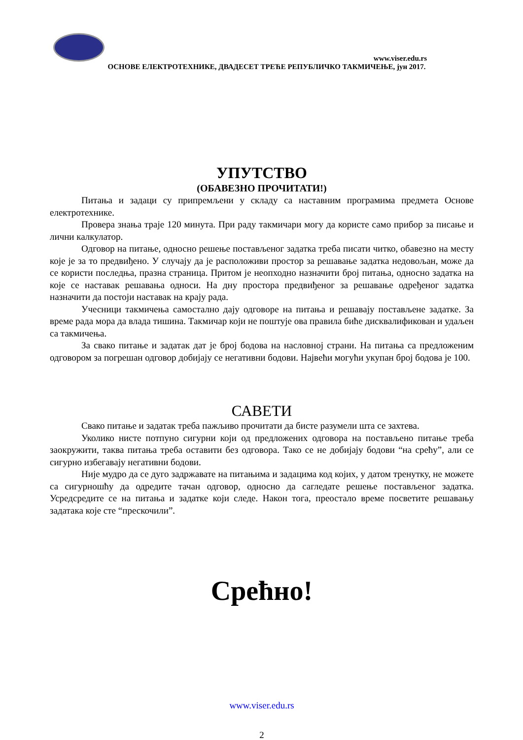www.viser.edu.rs
ОСНОВЕ ЕЛЕКТРОТЕХНИКЕ, ДВАДЕСЕТ ТРЕЋЕ РЕПУБЛИЧКО ТАКМИЧЕЊЕ, јун 2017.
УПУТСТВО
(ОБАВЕЗНО ПРОЧИТАТИ!)
Питања и задаци су припремљени у складу са наставним програмима предмета Основе електротехнике.
Провера знања траје 120 минута. При раду такмичари могу да користе само прибор за писање и лични калкулатор.
Одговор на питање, односно решење постављеног задатка треба писати читко, обавезно на месту које је за то предвиђено. У случају да је расположиви простор за решавање задатка недовољан, може да се користи последња, празна страница. Притом је неопходно назначити број питања, односно задатка на које се наставак решавања односи. На дну простора предвиђеног за решавање одређеног задатка назначити да постоји наставак на крају рада.
Учесници такмичења самостално дају одговоре на питања и решавају постављене задатке. За време рада мора да влада тишина. Такмичар који не поштује ова правила биће дисквалификован и удаљен са такмичења.
За свако питање и задатак дат је број бодова на насловној страни. На питања са предложеним одговором за погрешан одговор добијају се негативни бодови. Највећи могући укупан број бодова је 100.
САВЕТИ
Свако питање и задатак треба пажљиво прочитати да бисте разумели шта се захтева.
Уколико нисте потпуно сигурни који од предложених одговора на постављено питање треба заокружити, таква питања треба оставити без одговора. Тако се не добијају бодови “на срећу”, али се сигурно избегавају негативни бодови.
Није мудро да се дуго задржавате на питањима и задацима код којих, у датом тренутку, не можете са сигурношћу да одредите тачан одговор, односно да сагледате решење постављеног задатка. Усредсредите се на питања и задатке који следе. Након тога, преостало време посветите решавању задатака које сте “прескочили”.
Срећно!
www.viser.edu.rs
2